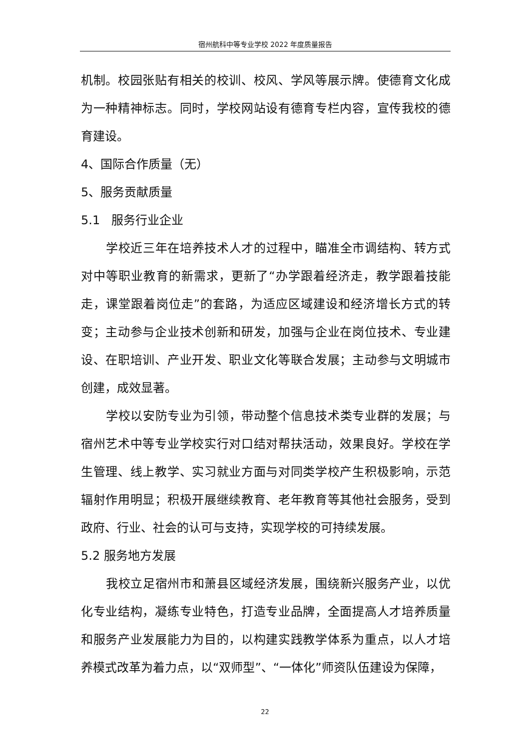宿州航科中等专业学校 2022 年度质量报告
机制。校园张贴有相关的校训、校风、学风等展示牌。使德育文化成为一种精神标志。同时，学校网站设有德育专栏内容，宣传我校的德育建设。
4、国际合作质量（无）
5、服务贡献质量
5.1 服务行业企业
学校近三年在培养技术人才的过程中，瞄准全市调结构、转方式对中等职业教育的新需求，更新了“办学跟着经济走，教学跟着技能走，课堂跟着岗位走”的套路，为适应区域建设和经济增长方式的转变；主动参与企业技术创新和研发，加强与企业在岗位技术、专业建设、在职培训、产业开发、职业文化等联合发展；主动参与文明城市创建，成效显著。
学校以安防专业为引领，带动整个信息技术类专业群的发展；与宿州艺术中等专业学校实行对口结对帮扶活动，效果良好。学校在学生管理、线上教学、实习就业方面与对同类学校产生积极影响，示范辐射作用明显；积极开展继续教育、老年教育等其他社会服务，受到政府、行业、社会的认可与支持，实现学校的可持续发展。
5.2 服务地方发展
我校立足宿州市和萧县区域经济发展，围绕新兴服务产业，以优化专业结构，凝练专业特色，打造专业品牌，全面提高人才培养质量和服务产业发展能力为目的，以构建实践教学体系为重点，以人才培养模式改革为着力点，以“双师型”、“一体化”师资队伍建设为保障，
22